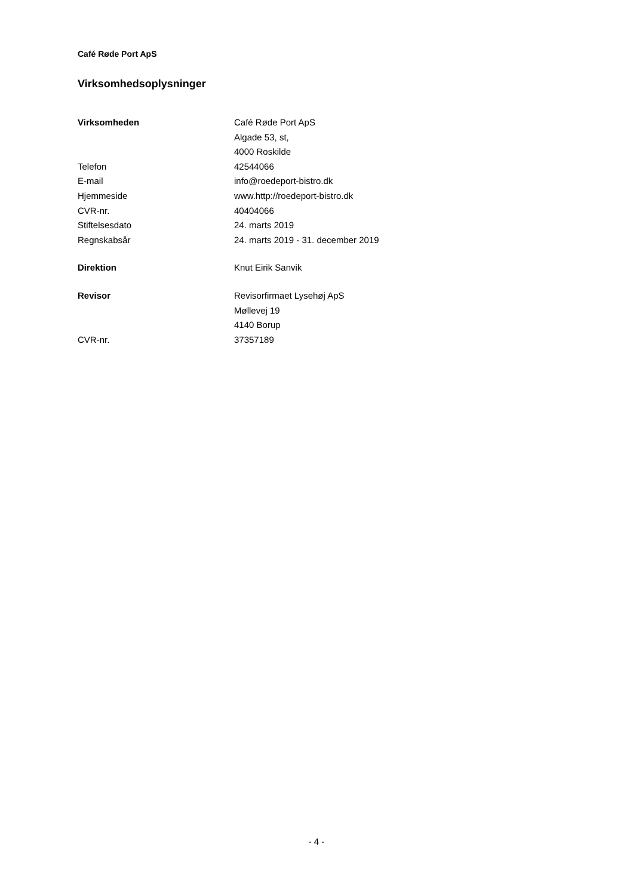Café Røde Port ApS
Virksomhedsoplysninger
| Virksomheden | Café Røde Port ApS |
| | Algade 53, st, |
| | 4000 Roskilde |
| Telefon | 42544066 |
| E-mail | info@roedeport-bistro.dk |
| Hjemmeside | www.http://roedeport-bistro.dk |
| CVR-nr. | 40404066 |
| Stiftelsesdato | 24. marts 2019 |
| Regnskabsår | 24. marts 2019 - 31. december 2019 |
| Direktion | Knut Eirik Sanvik |
| Revisor | Revisorfirmaet Lysehøj ApS |
| | Møllevej 19 |
| | 4140 Borup |
| CVR-nr. | 37357189 |
- 4 -